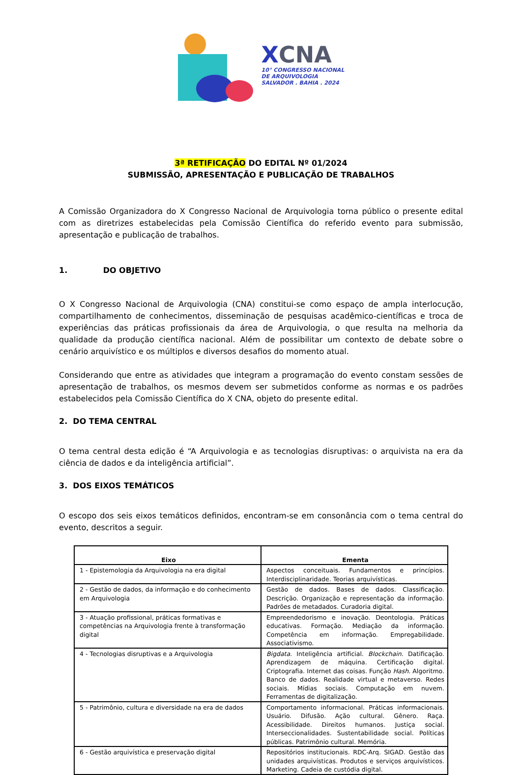XCNA
10° CONGRESSO NACIONAL
DE ARQUIVOLOGIA
SALVADOR . BAHIA . 2024
3ª RETIFICAÇÃO DO EDITAL Nº 01/2024
SUBMISSÃO, APRESENTAÇÃO E PUBLICAÇÃO DE TRABALHOS
A Comissão Organizadora do X Congresso Nacional de Arquivologia torna público o presente edital com as diretrizes estabelecidas pela Comissão Científica do referido evento para submissão, apresentação e publicação de trabalhos.
1. DO OBJETIVO
O X Congresso Nacional de Arquivologia (CNA) constitui-se como espaço de ampla interlocução, compartilhamento de conhecimentos, disseminação de pesquisas acadêmico-científicas e troca de experiências das práticas profissionais da área de Arquivologia, o que resulta na melhoria da qualidade da produção científica nacional. Além de possibilitar um contexto de debate sobre o cenário arquivístico e os múltiplos e diversos desafios do momento atual.
Considerando que entre as atividades que integram a programação do evento constam sessões de apresentação de trabalhos, os mesmos devem ser submetidos conforme as normas e os padrões estabelecidos pela Comissão Científica do X CNA, objeto do presente edital.
2. DO TEMA CENTRAL
O tema central desta edição é “A Arquivologia e as tecnologias disruptivas: o arquivista na era da ciência de dados e da inteligência artificial”.
3. DOS EIXOS TEMÁTICOS
O escopo dos seis eixos temáticos definidos, encontram-se em consonância com o tema central do evento, descritos a seguir.
| Eixo | Ementa |
| --- | --- |
| 1 - Epistemologia da Arquivologia na era digital | Aspectos conceituais. Fundamentos e princípios. Interdisciplinaridade. Teorias arquivísticas. |
| 2 - Gestão de dados, da informação e do conhecimento em Arquivologia | Gestão de dados. Bases de dados. Classificação. Descrição. Organização e representação da informação. Padrões de metadados. Curadoria digital. |
| 3 - Atuação profissional, práticas formativas e competências na Arquivologia frente à transformação digital | Empreendedorismo e inovação. Deontologia. Práticas educativas. Formação. Mediação da informação. Competência em informação. Empregabilidade. Associativismo. |
| 4 - Tecnologias disruptivas e a Arquivologia | Bigdata . Inteligência artificial. Blockchain . Datificação. Aprendizagem de máquina. Certificação digital. Criptografia. Internet das coisas. Função Hash . Algoritmo. Banco de dados. Realidade virtual e metaverso. Redes sociais. Mídias sociais. Computação em nuvem. Ferramentas de digitalização. |
| 5 - Patrimônio, cultura e diversidade na era de dados | Comportamento informacional. Práticas informacionais. Usuário. Difusão. Ação cultural. Gênero. Raça. Acessibilidade. Direitos humanos. Justiça social. Interseccionalidades. Sustentabilidade social. Políticas públicas. Patrimônio cultural. Memória. |
| 6 - Gestão arquivística e preservação digital | Repositórios institucionais. RDC-Arq. SIGAD. Gestão das unidades arquivísticas. Produtos e serviços arquivísticos. Marketing. Cadeia de custódia digital. |